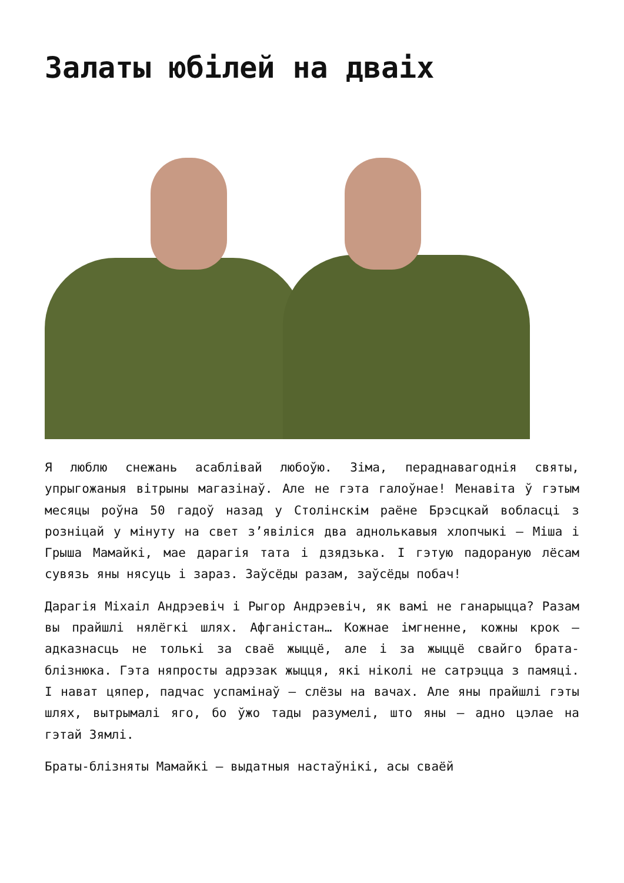Залаты юбілей на дваіх
Я люблю снежань асаблівай любоўю. Зіма, пераднавагоднія святы, упрыгожаныя вітрыны магазінаў. Але не гэта галоўнае! Менавіта ў гэтым месяцы роўна 50 гадоў назад у Столінскім раёне Брэсцкай вобласці з розніцай у мінуту на свет з’явіліся два аднолькавыя хлопчыкі – Міша і Грыша Мамайкі, мае дарагія тата і дзядзька. І гэтую падораную лёсам сувязь яны нясуць і зараз. Заўсёды разам, заўсёды побач!
Дарагія Міхаіл Андрэевіч і Рыгор Андрэевіч, як вамі не ганарыцца? Разам вы прайшлі нялёгкі шлях. Афганістан… Кожнае імгненне, кожны крок – адказнасць не толькі за сваё жыццё, але і за жыццё свайго брата-блізнюка. Гэта няпросты адрэзак жыцця, які ніколі не сатрэцца з памяці. І нават цяпер, падчас успамінаў – слёзы на вачах. Але яны прайшлі гэты шлях, вытрымалі яго, бо ўжо тады разумелі, што яны – адно цэлае на гэтай Зямлі.
Браты-блізняты Мамайкі – выдатныя настаўнікі, асы сваёй